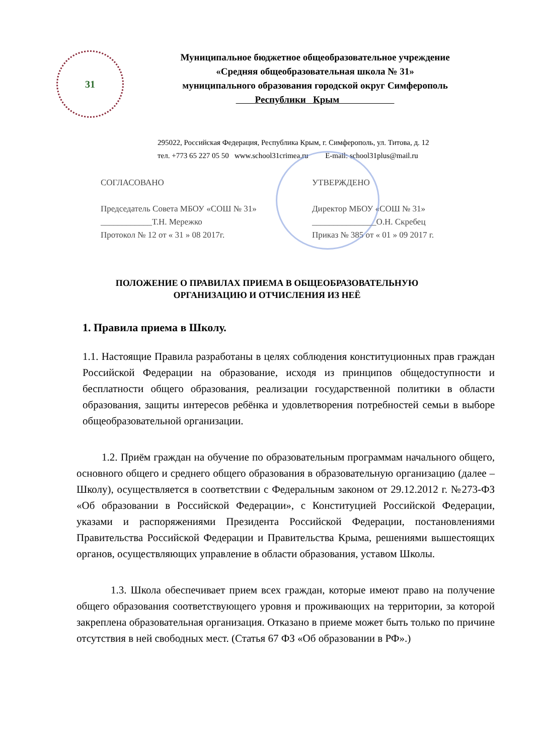31
Муниципальное бюджетное общеобразовательное учреждение
«Средняя общеобразовательная школа № 31»
муниципального образования городской округ Симферополь
Республики Крым
295022, Российская Федерация, Республика Крым, г. Симферополь, ул. Титова, д. 12
тел. +773 65 227 05 50 www.school31crimea.ru E-mail: school31plus@mail.ru
СОГЛАСОВАНО
Председатель Совета МБОУ «СОШ № 31»
____________Т.Н. Мережко
Протокол № 12 от « 31 » 08 2017г.
УТВЕРЖДЕНО
Директор МБОУ «СОШ № 31»
_______________О.Н. Скребец
Приказ № 385 от « 01 » 09 2017 г.
ПОЛОЖЕНИЕ О ПРАВИЛАХ ПРИЕМА В ОБЩЕОБРАЗОВАТЕЛЬНУЮ
ОРГАНИЗАЦИЮ И ОТЧИСЛЕНИЯ ИЗ НЕЁ
1. Правила приема в Школу.
1.1. Настоящие Правила разработаны в целях соблюдения конституционных прав граждан Российской Федерации на образование, исходя из принципов общедоступности и бесплатности общего образования, реализации государственной политики в области образования, защиты интересов ребёнка и удовлетворения потребностей семьи в выборе общеобразовательной организации.
1.2. Приём граждан на обучение по образовательным программам начального общего, основного общего и среднего общего образования в образовательную организацию (далее – Школу), осуществляется в соответствии с Федеральным законом от 29.12.2012 г. №273-ФЗ «Об образовании в Российской Федерации», с Конституцией Российской Федерации, указами и распоряжениями Президента Российской Федерации, постановлениями Правительства Российской Федерации и Правительства Крыма, решениями вышестоящих органов, осуществляющих управление в области образования, уставом Школы.
1.3. Школа обеспечивает прием всех граждан, которые имеют право на получение общего образования соответствующего уровня и проживающих на территории, за которой закреплена образовательная организация. Отказано в приеме может быть только по причине отсутствия в ней свободных мест. (Статья 67 ФЗ «Об образовании в РФ».)